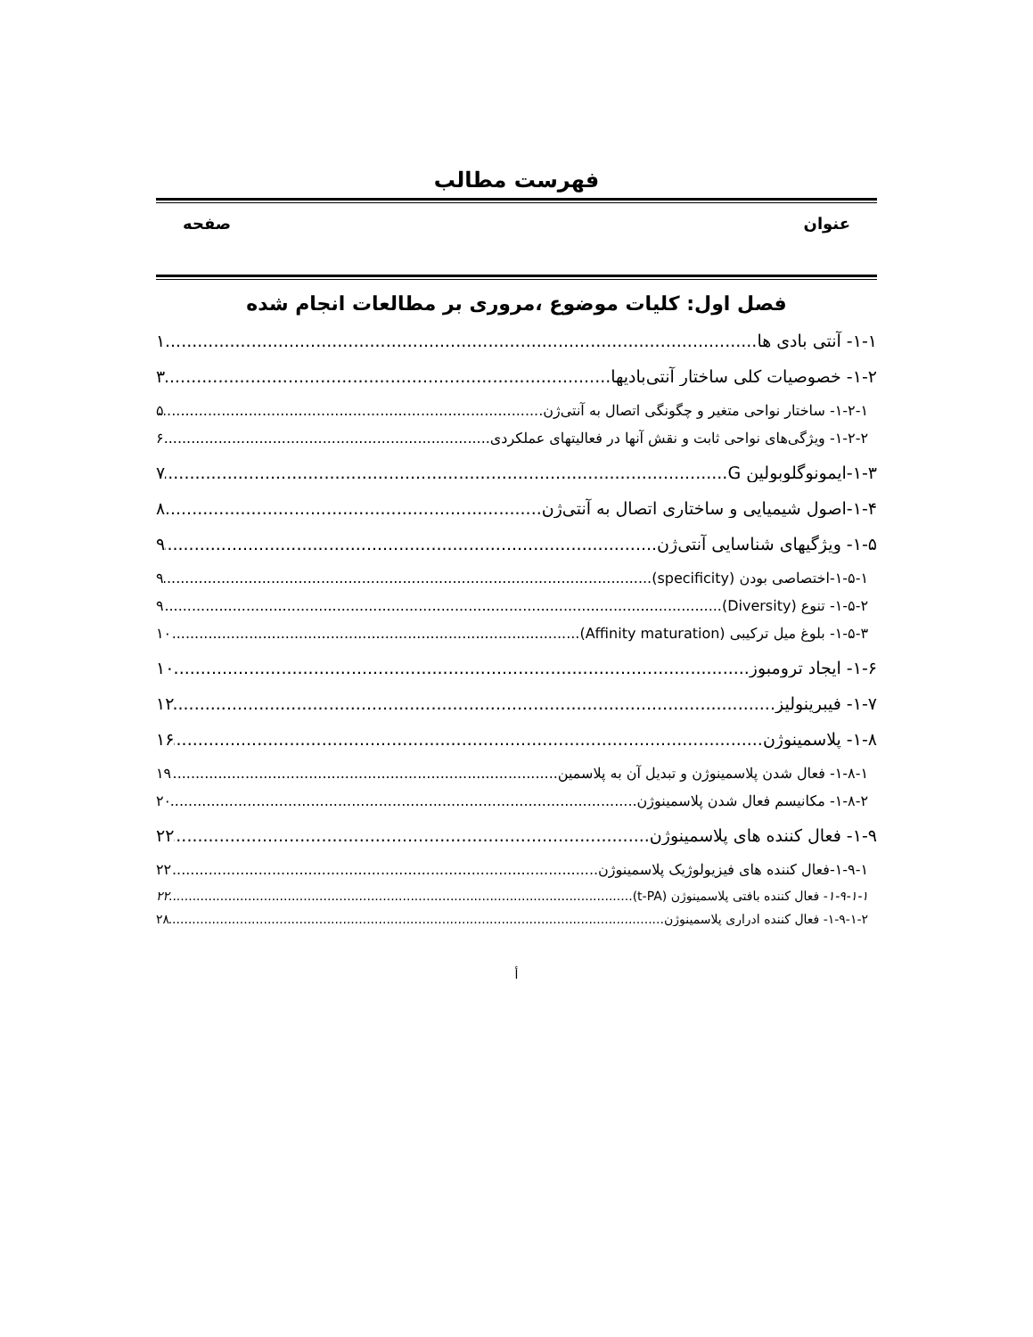فهرست مطالب
عنوان صفحه
فصل اول: کلیات موضوع ،مروری بر مطالعات انجام شده
۱-۱- آنتی بادی ها ۱
۱-۲- خصوصیات کلی ساختار آنتی‌بادیها ۳
۱-۲-۱- ساختار نواحی متغیر و چگونگی اتصال به آنتی‌ژن ۵
۱-۲-۲- ویژگی‌های نواحی ثابت و نقش آنها در فعالیتهای عملکردی ۶
۱-۳-ایمونوگلوبولین G ۷
۱-۴-اصول شیمیایی و ساختاری اتصال به آنتی‌ژن ۸
۱-۵- ویژگیهای شناسایی آنتی‌ژن ۹
۱-۵-۱-اختصاصی بودن (specificity) ۹
۱-۵-۲- تنوع (Diversity) ۹
۱-۵-۳- بلوغ میل ترکیبی (Affinity maturation) ۱۰
۱-۶- ایجاد ترومبوز ۱۰
۱-۷- فیبرینولیز ۱۲
۱-۸- پلاسمینوژن ۱۶
۱-۸-۱- فعال شدن پلاسمینوژن و تبدیل آن به پلاسمین ۱۹
۱-۸-۲- مکانیسم فعال شدن پلاسمینوژن ۲۰
۱-۹- فعال کننده های پلاسمینوژن ۲۲
۱-۹-۱-فعال کننده های فیزیولوژیک پلاسمینوژن ۲۲
۱-۹-۱-۱- فعال کننده بافتی پلاسمینوژن (t-PA) ۲۲
۱-۹-۱-۲- فعال کننده ادراری پلاسمینوژن ۲۸
أ